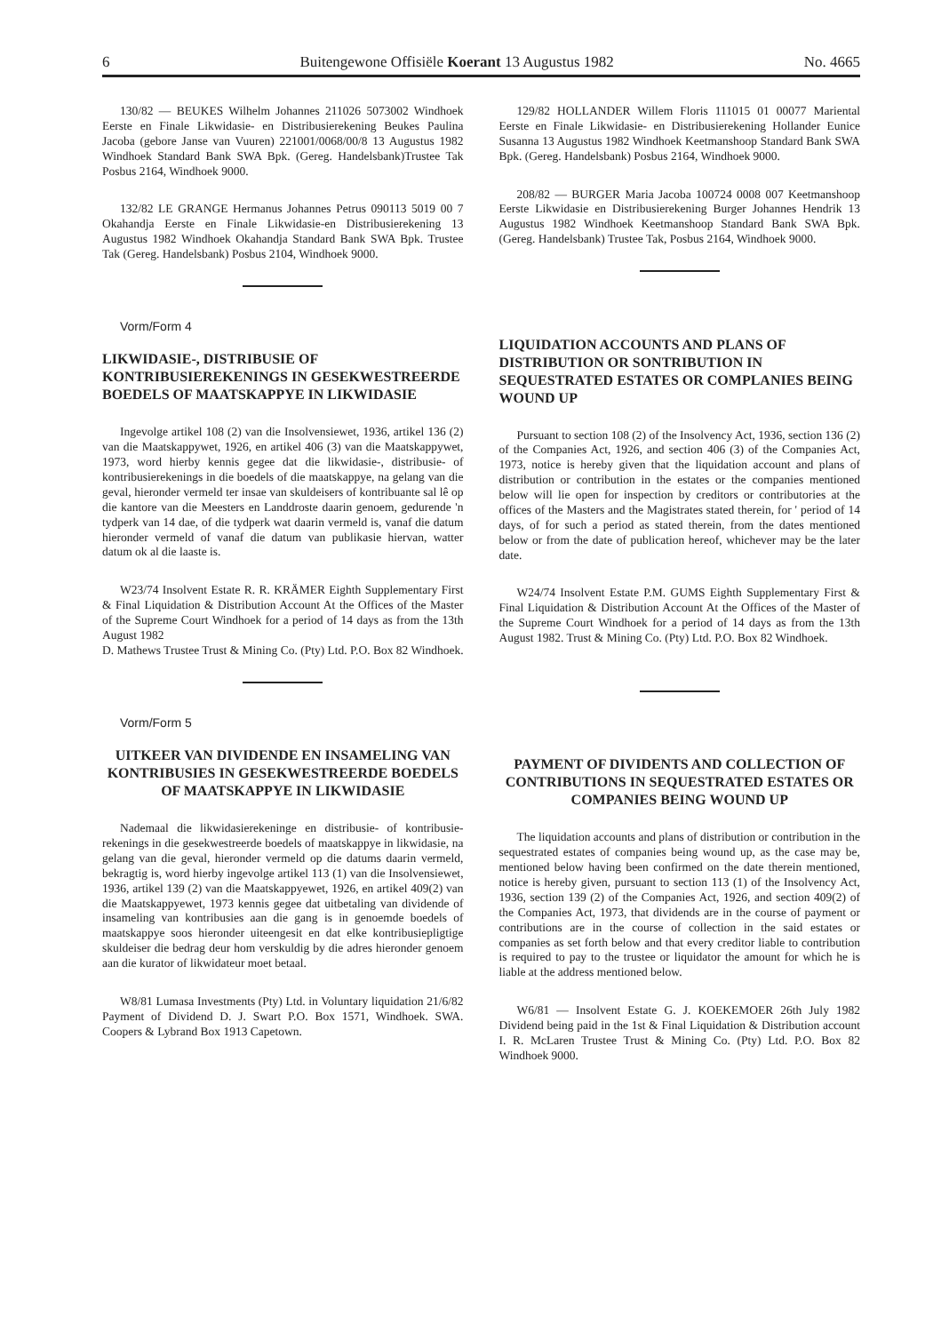6 Buitengewone Offisiële Koerant 13 Augustus 1982 No. 4665
130/82 — BEUKES Wilhelm Johannes 211026 5073002 Windhoek Eerste en Finale Likwidasie- en Distribusierekening Beukes Paulina Jacoba (gebore Janse van Vuuren) 221001/0068/00/8 13 Augustus 1982 Windhoek Standard Bank SWA Bpk. (Gereg. Handelsbank)Trustee Tak Posbus 2164, Windhoek 9000.
132/82 LE GRANGE Hermanus Johannes Petrus 090113 5019 00 7 Okahandja Eerste en Finale Likwidasie-en Distribusierekening 13 Augustus 1982 Windhoek Okahandja Standard Bank SWA Bpk. Trustee Tak (Gereg. Handelsbank) Posbus 2104, Windhoek 9000.
Vorm/Form 4
LIKWIDASIE-, DISTRIBUSIE OF KONTRIBUSIEREKENINGS IN GESEKWESTREERDE BOEDELS OF MAATSKAPPYE IN LIKWIDASIE
Ingevolge artikel 108 (2) van die Insolvensiewet, 1936, artikel 136 (2) van die Maatskappywet, 1926, en artikel 406 (3) van die Maatskappywet, 1973, word hierby kennis gegee dat die likwidasie-, distribusie- of kontribusierekenings in die boedels of die maatskappye, na gelang van die geval, hieronder vermeld ter insae van skuldeisers of kontribuante sal lê op die kantore van die Meesters en Landdroste daarin genoem, gedurende 'n tydperk van 14 dae, of die tydperk wat daarin vermeld is, vanaf die datum hieronder vermeld of vanaf die datum van publikasie hiervan, watter datum ok al die laaste is.
W23/74 Insolvent Estate R. R. KRÄMER Eighth Supplementary First & Final Liquidation & Distribution Account At the Offices of the Master of the Supreme Court Windhoek for a period of 14 days as from the 13th August 1982
D. Mathews Trustee Trust & Mining Co. (Pty) Ltd. P.O. Box 82 Windhoek.
Vorm/Form 5
UITKEER VAN DIVIDENDE EN INSAMELING VAN KONTRIBUSIES IN GESEKWESTREERDE BOEDELS OF MAATSKAPPYE IN LIKWIDASIE
Nademaal die likwidasierekeninge en distribusie- of kontribusie-rekenings in die gesekwestreerde boedels of maatskappye in likwidasie, na gelang van die geval, hieronder vermeld op die datums daarin vermeld, bekragtig is, word hierby ingevolge artikel 113 (1) van die Insolvensiewet, 1936, artikel 139 (2) van die Maatskappyewet, 1926, en artikel 409(2) van die Maatskappyewet, 1973 kennis gegee dat uitbetaling van dividende of insameling van kontribusies aan die gang is in genoemde boedels of maatskappye soos hieronder uiteengesit en dat elke kontribusiepligtige skuldeiser die bedrag deur hom verskuldig by die adres hieronder genoem aan die kurator of likwidateur moet betaal.
W8/81 Lumasa Investments (Pty) Ltd. in Voluntary liquidation 21/6/82 Payment of Dividend D. J. Swart P.O. Box 1571, Windhoek. SWA. Coopers & Lybrand Box 1913 Capetown.
129/82 HOLLANDER Willem Floris 111015 01 00077 Mariental Eerste en Finale Likwidasie- en Distribusierekening Hollander Eunice Susanna 13 Augustus 1982 Windhoek Keetmanshoop Standard Bank SWA Bpk. (Gereg. Handelsbank) Posbus 2164, Windhoek 9000.
208/82 — BURGER Maria Jacoba 100724 0008 007 Keetmanshoop Eerste Likwidasie en Distribusierekening Burger Johannes Hendrik 13 Augustus 1982 Windhoek Keetmanshoop Standard Bank SWA Bpk. (Gereg. Handelsbank) Trustee Tak, Posbus 2164, Windhoek 9000.
LIQUIDATION ACCOUNTS AND PLANS OF DISTRIBUTION OR SONTRIBUTION IN SEQUESTRATED ESTATES OR COMPLANIES BEING WOUND UP
Pursuant to section 108 (2) of the Insolvency Act, 1936, section 136 (2) of the Companies Act, 1926, and section 406 (3) of the Companies Act, 1973, notice is hereby given that the liquidation account and plans of distribution or contribution in the estates or the companies mentioned below will lie open for inspection by creditors or contributories at the offices of the Masters and the Magistrates stated therein, for ' period of 14 days, of for such a period as stated therein, from the dates mentioned below or from the date of publication hereof, whichever may be the later date.
W24/74 Insolvent Estate P.M. GUMS Eighth Supplementary First & Final Liquidation & Distribution Account At the Offices of the Master of the Supreme Court Windhoek for a period of 14 days as from the 13th August 1982. Trust & Mining Co. (Pty) Ltd. P.O. Box 82 Windhoek.
PAYMENT OF DIVIDENTS AND COLLECTION OF CONTRIBUTIONS IN SEQUESTRATED ESTATES OR COMPANIES BEING WOUND UP
The liquidation accounts and plans of distribution or contribution in the sequestrated estates of companies being wound up, as the case may be, mentioned below having been confirmed on the date therein mentioned, notice is hereby given, pursuant to section 113 (1) of the Insolvency Act, 1936, section 139 (2) of the Companies Act, 1926, and section 409(2) of the Companies Act, 1973, that dividends are in the course of payment or contributions are in the course of collection in the said estates or companies as set forth below and that every creditor liable to contribution is required to pay to the trustee or liquidator the amount for which he is liable at the address mentioned below.
W6/81 — Insolvent Estate G. J. KOEKEMOER 26th July 1982 Dividend being paid in the 1st & Final Liquidation & Distribution account I. R. McLaren Trustee Trust & Mining Co. (Pty) Ltd. P.O. Box 82 Windhoek 9000.